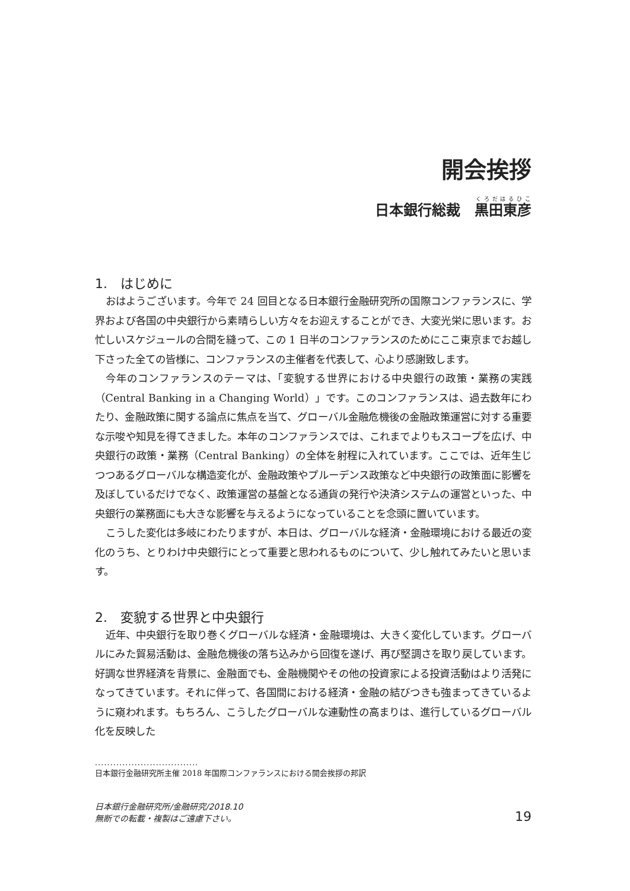開会挨拶
日本銀行総裁　黒田東彦
1.　はじめに
おはようございます。今年で 24 回目となる日本銀行金融研究所の国際コンファランスに、学界および各国の中央銀行から素晴らしい方々をお迎えすることができ、大変光栄に思います。お忙しいスケジュールの合間を縫って、この 1 日半のコンファランスのためにここ東京までお越し下さった全ての皆様に、コンファランスの主催者を代表して、心より感謝致します。
今年のコンファランスのテーマは、「変貌する世界における中央銀行の政策・業務の実践（Central Banking in a Changing World）」です。このコンファランスは、過去数年にわたり、金融政策に関する論点に焦点を当て、グローバル金融危機後の金融政策運営に対する重要な示唆や知見を得てきました。本年のコンファランスでは、これまでよりもスコープを広げ、中央銀行の政策・業務（Central Banking）の全体を射程に入れています。ここでは、近年生じつつあるグローバルな構造変化が、金融政策やプルーデンス政策など中央銀行の政策面に影響を及ぼしているだけでなく、政策運営の基盤となる通貨の発行や決済システムの運営といった、中央銀行の業務面にも大きな影響を与えるようになっていることを念頭に置いています。
こうした変化は多岐にわたりますが、本日は、グローバルな経済・金融環境における最近の変化のうち、とりわけ中央銀行にとって重要と思われるものについて、少し触れてみたいと思います。
2.　変貌する世界と中央銀行
近年、中央銀行を取り巻くグローバルな経済・金融環境は、大きく変化しています。グローバルにみた貿易活動は、金融危機後の落ち込みから回復を遂げ、再び堅調さを取り戻しています。好調な世界経済を背景に、金融面でも、金融機関やその他の投資家による投資活動はより活発になってきています。それに伴って、各国間における経済・金融の結びつきも強まってきているように窺われます。もちろん、こうしたグローバルな連動性の高まりは、進行しているグローバル化を反映した
..................................
日本銀行金融研究所主催 2018 年国際コンファランスにおける開会挨拶の邦訳
日本銀行金融研究所/金融研究/2018.10
無断での転載・複製はご遠慮下さい。
19